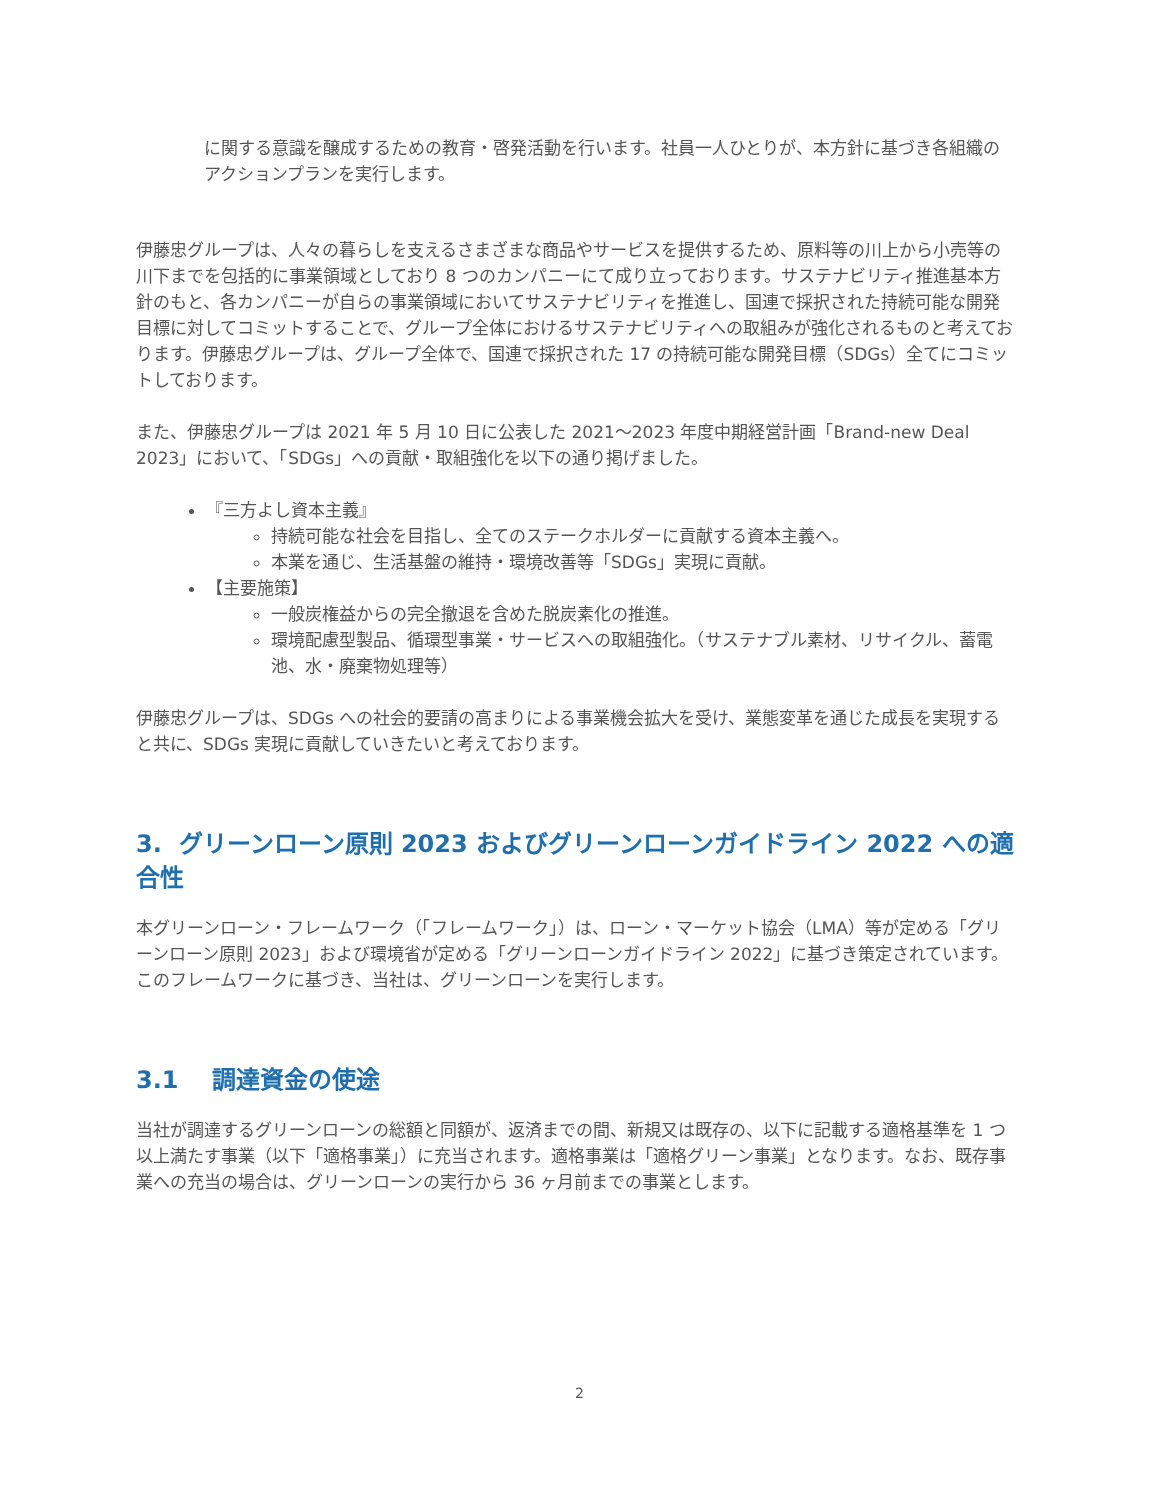に関する意識を醸成するための教育・啓発活動を行います。社員一人ひとりが、本方針に基づき各組織のアクションプランを実行します。
伊藤忠グループは、人々の暮らしを支えるさまざまな商品やサービスを提供するため、原料等の川上から小売等の川下までを包括的に事業領域としており 8 つのカンパニーにて成り立っております。サステナビリティ推進基本方針のもと、各カンパニーが自らの事業領域においてサステナビリティを推進し、国連で採択された持続可能な開発目標に対してコミットすることで、グループ全体におけるサステナビリティへの取組みが強化されるものと考えております。伊藤忠グループは、グループ全体で、国連で採択された 17 の持続可能な開発目標（SDGs）全てにコミットしております。
また、伊藤忠グループは 2021 年 5 月 10 日に公表した 2021～2023 年度中期経営計画「Brand-new Deal 2023」において、「SDGs」への貢献・取組強化を以下の通り掲げました。
『三方よし資本主義』
持続可能な社会を目指し、全てのステークホルダーに貢献する資本主義へ。
本業を通じ、生活基盤の維持・環境改善等「SDGs」実現に貢献。
【主要施策】
一般炭権益からの完全撤退を含めた脱炭素化の推進。
環境配慮型製品、循環型事業・サービスへの取組強化。（サステナブル素材、リサイクル、蓄電池、水・廃棄物処理等）
伊藤忠グループは、SDGs への社会的要請の高まりによる事業機会拡大を受け、業態変革を通じた成長を実現すると共に、SDGs 実現に貢献していきたいと考えております。
3. グリーンローン原則 2023 およびグリーンローンガイドライン 2022 への適合性
本グリーンローン・フレームワーク（「フレームワーク」）は、ローン・マーケット協会（LMA）等が定める「グリーンローン原則 2023」および環境省が定める「グリーンローンガイドライン 2022」に基づき策定されています。このフレームワークに基づき、当社は、グリーンローンを実行します。
3.1 調達資金の使途
当社が調達するグリーンローンの総額と同額が、返済までの間、新規又は既存の、以下に記載する適格基準を 1 つ以上満たす事業（以下「適格事業」）に充当されます。適格事業は「適格グリーン事業」となります。なお、既存事業への充当の場合は、グリーンローンの実行から 36 ヶ月前までの事業とします。
2